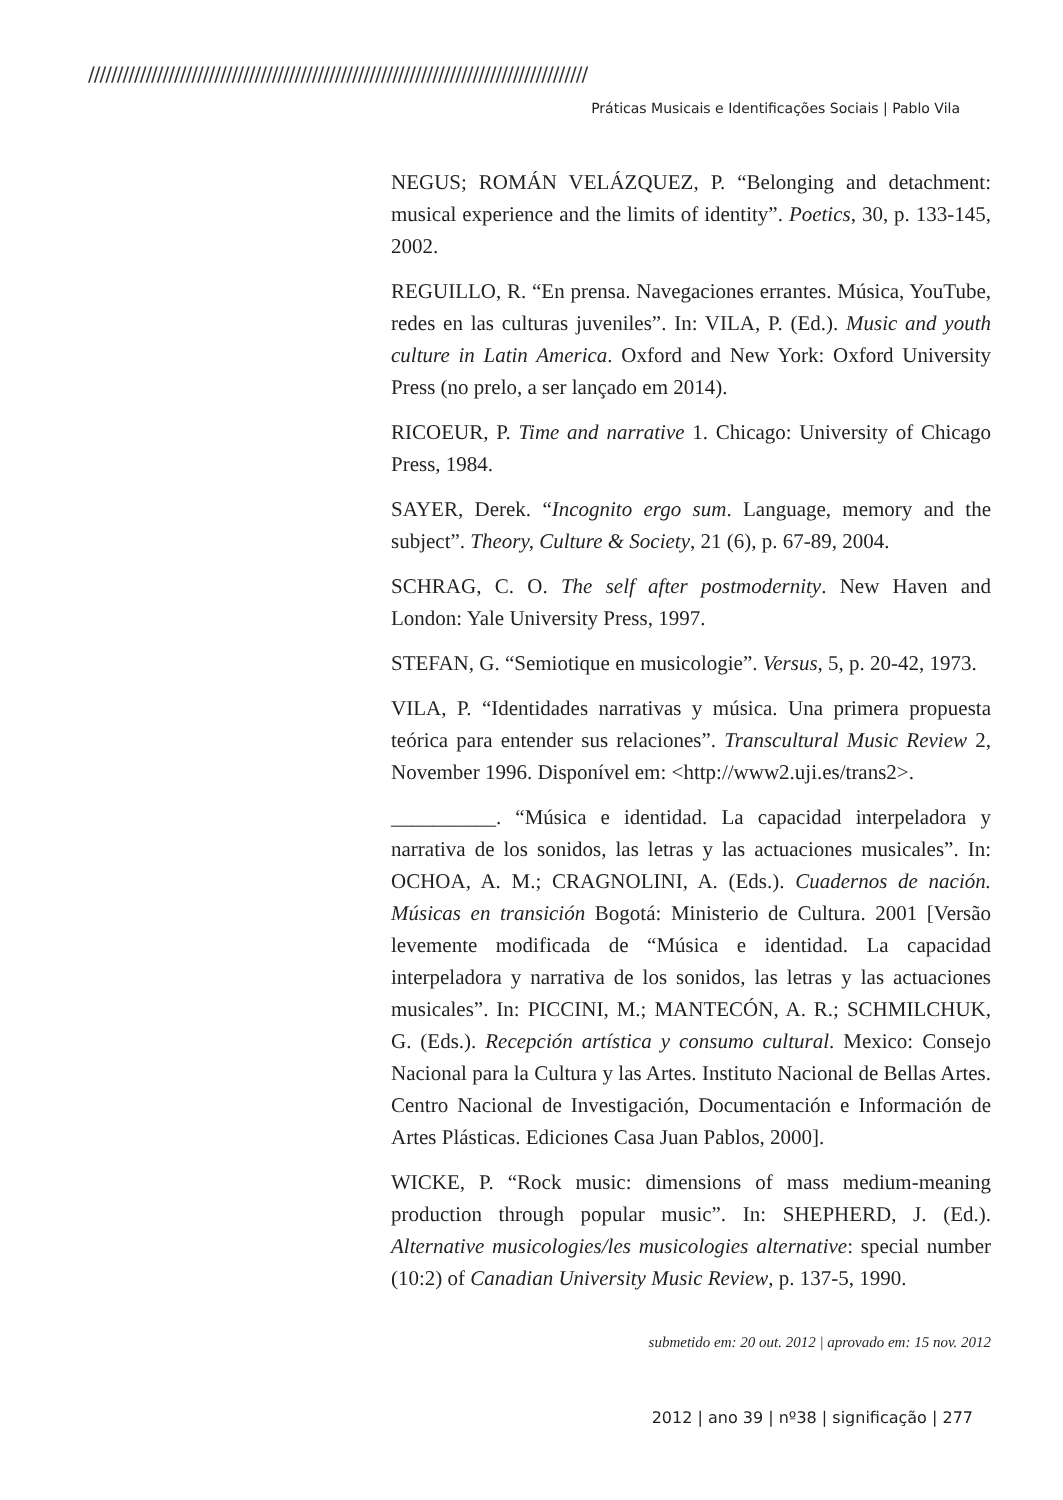///////////////////////////////////////////////////////////////////////////////////////
Práticas Musicais e Identificações Sociais | Pablo Vila
NEGUS; ROMÁN VELÁZQUEZ, P. “Belonging and detachment: musical experience and the limits of identity”. Poetics, 30, p. 133-145, 2002.
REGUILLO, R. “En prensa. Navegaciones errantes. Música, YouTube, redes en las culturas juveniles”. In: VILA, P. (Ed.). Music and youth culture in Latin America. Oxford and New York: Oxford University Press (no prelo, a ser lançado em 2014).
RICOEUR, P. Time and narrative 1. Chicago: University of Chicago Press, 1984.
SAYER, Derek. “Incognito ergo sum. Language, memory and the subject”. Theory, Culture & Society, 21 (6), p. 67-89, 2004.
SCHRAG, C. O. The self after postmodernity. New Haven and London: Yale University Press, 1997.
STEFAN, G. “Semiotique en musicologie”. Versus, 5, p. 20-42, 1973.
VILA, P. “Identidades narrativas y música. Una primera propuesta teórica para entender sus relaciones”. Transcultural Music Review 2, November 1996. Disponível em: <http://www2.uji.es/trans2>.
__________. “Música e identidad. La capacidad interpeladora y narrativa de los sonidos, las letras y las actuaciones musicales”. In: OCHOA, A. M.; CRAGNOLINI, A. (Eds.). Cuadernos de nación. Músicas en transición Bogotá: Ministerio de Cultura. 2001 [Versão levemente modificada de “Música e identidad. La capacidad interpeladora y narrativa de los sonidos, las letras y las actuaciones musicales”. In: PICCINI, M.; MANTECÓN, A. R.; SCHMILCHUK, G. (Eds.). Recepción artística y consumo cultural. Mexico: Consejo Nacional para la Cultura y las Artes. Instituto Nacional de Bellas Artes. Centro Nacional de Investigación, Documentación e Información de Artes Plásticas. Ediciones Casa Juan Pablos, 2000].
WICKE, P. “Rock music: dimensions of mass medium-meaning production through popular music”. In: SHEPHERD, J. (Ed.). Alternative musicologies/les musicologies alternative: special number (10:2) of Canadian University Music Review, p. 137-5, 1990.
submetido em: 20 out. 2012 | aprovado em: 15 nov. 2012
2012 | ano 39 | nº38 | significação | 277